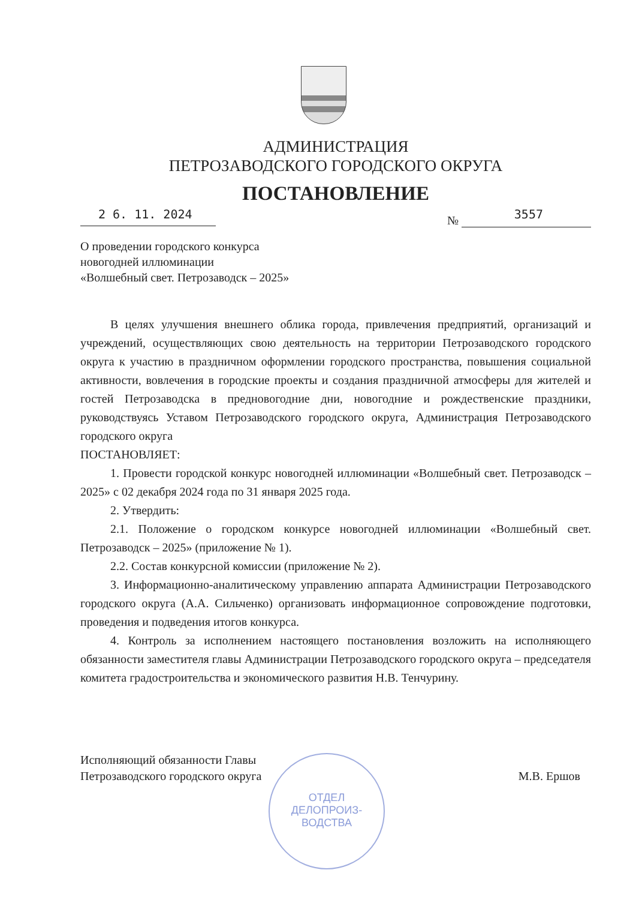АДМИНИСТРАЦИЯ
ПЕТРОЗАВОДСКОГО ГОРОДСКОГО ОКРУГА
ПОСТАНОВЛЕНИЕ
2 6. 11. 2024
№ 3557
О проведении городского конкурса
новогодней иллюминации
«Волшебный свет. Петрозаводск – 2025»
В целях улучшения внешнего облика города, привлечения предприятий, организаций и учреждений, осуществляющих свою деятельность на территории Петрозаводского городского округа к участию в праздничном оформлении городского пространства, повышения социальной активности, вовлечения в городские проекты и создания праздничной атмосферы для жителей и гостей Петрозаводска в предновогодние дни, новогодние и рождественские праздники, руководствуясь Уставом Петрозаводского городского округа, Администрация Петрозаводского городского округа
ПОСТАНОВЛЯЕТ:
1. Провести городской конкурс новогодней иллюминации «Волшебный свет. Петрозаводск – 2025» с 02 декабря 2024 года по 31 января 2025 года.
2. Утвердить:
2.1. Положение о городском конкурсе новогодней иллюминации «Волшебный свет. Петрозаводск – 2025» (приложение № 1).
2.2. Состав конкурсной комиссии (приложение № 2).
3. Информационно-аналитическому управлению аппарата Администрации Петрозаводского городского округа (А.А. Сильченко) организовать информационное сопровождение подготовки, проведения и подведения итогов конкурса.
4. Контроль за исполнением настоящего постановления возложить на исполняющего обязанности заместителя главы Администрации Петрозаводского городского округа – председателя комитета градостроительства и экономического развития Н.В. Тенчурину.
Исполняющий обязанности Главы
Петрозаводского городского округа
М.В. Ершов
ОТДЕЛ
ДЕЛОПРОИЗ-
ВОДСТВА